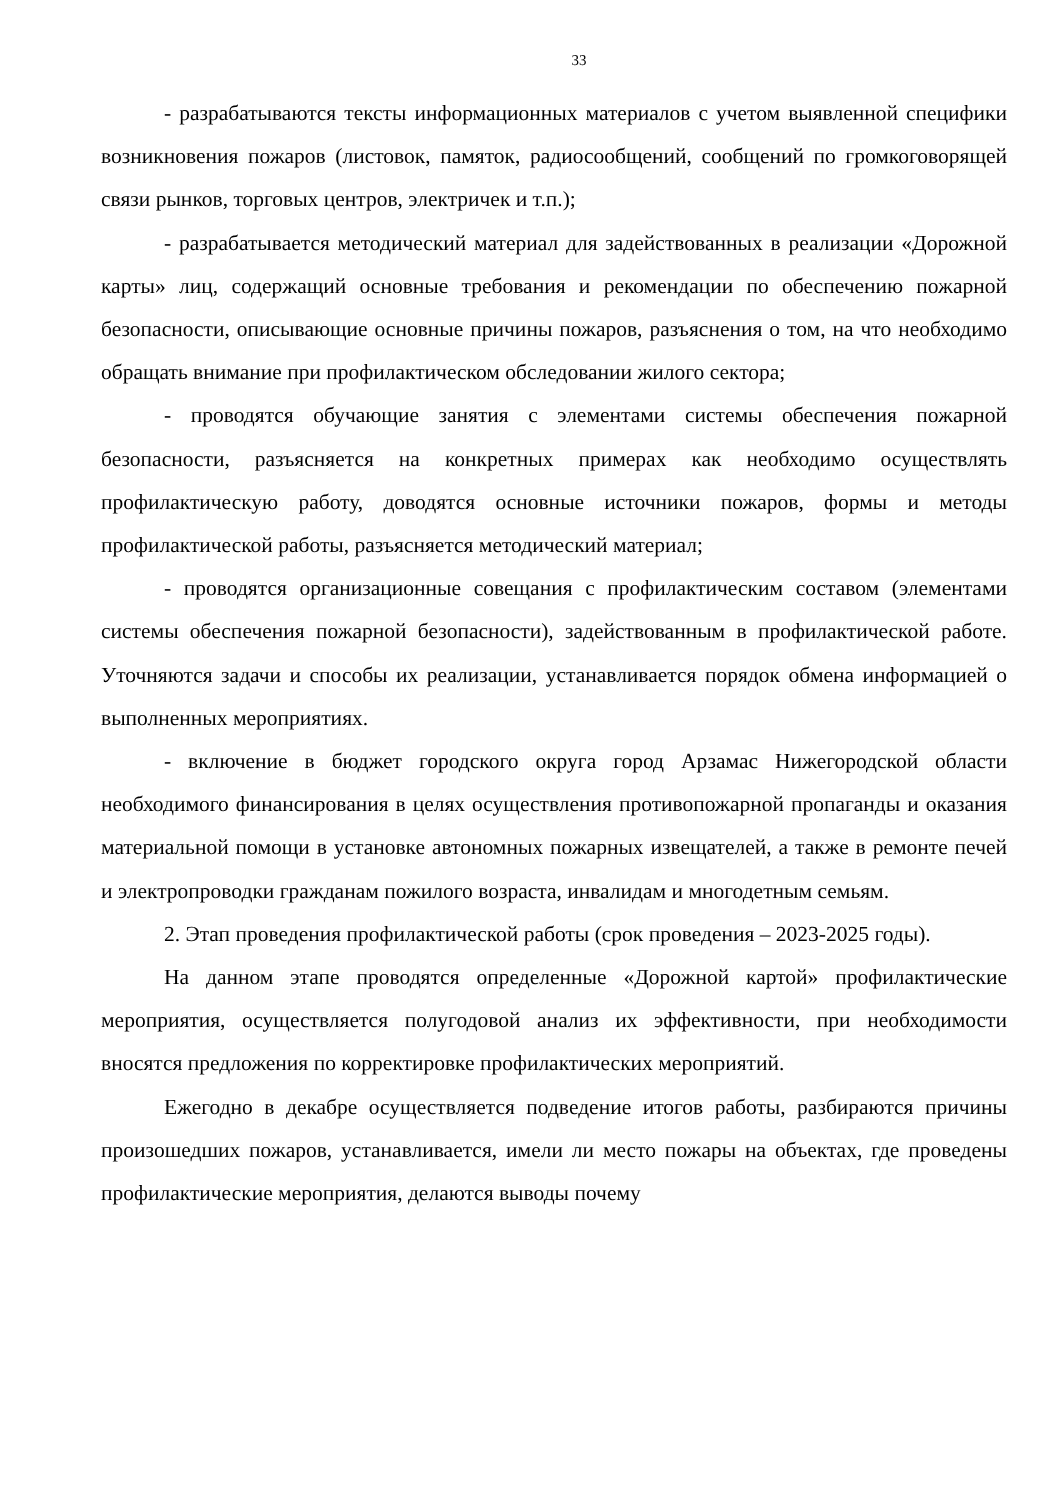33
- разрабатываются тексты информационных материалов с учетом выявленной специфики возникновения пожаров (листовок, памяток, радиосообщений, сообщений по громкоговорящей связи рынков, торговых центров, электричек и т.п.);
- разрабатывается методический материал для задействованных в реализации «Дорожной карты» лиц, содержащий основные требования и рекомендации по обеспечению пожарной безопасности, описывающие основные причины пожаров, разъяснения о том, на что необходимо обращать внимание при профилактическом обследовании жилого сектора;
- проводятся обучающие занятия с элементами системы обеспечения пожарной безопасности, разъясняется на конкретных примерах как необходимо осуществлять профилактическую работу, доводятся основные источники пожаров, формы и методы профилактической работы, разъясняется методический материал;
- проводятся организационные совещания с профилактическим составом (элементами системы обеспечения пожарной безопасности), задействованным в профилактической работе. Уточняются задачи и способы их реализации, устанавливается порядок обмена информацией о выполненных мероприятиях.
- включение в бюджет городского округа город Арзамас Нижегородской области необходимого финансирования в целях осуществления противопожарной пропаганды и оказания материальной помощи в установке автономных пожарных извещателей, а также в ремонте печей и электропроводки гражданам пожилого возраста, инвалидам и многодетным семьям.
2. Этап проведения профилактической работы (срок проведения – 2023-2025 годы).
На данном этапе проводятся определенные «Дорожной картой» профилактические мероприятия, осуществляется полугодовой анализ их эффективности, при необходимости вносятся предложения по корректировке профилактических мероприятий.
Ежегодно в декабре осуществляется подведение итогов работы, разбираются причины произошедших пожаров, устанавливается, имели ли место пожары на объектах, где проведены профилактические мероприятия, делаются выводы почему